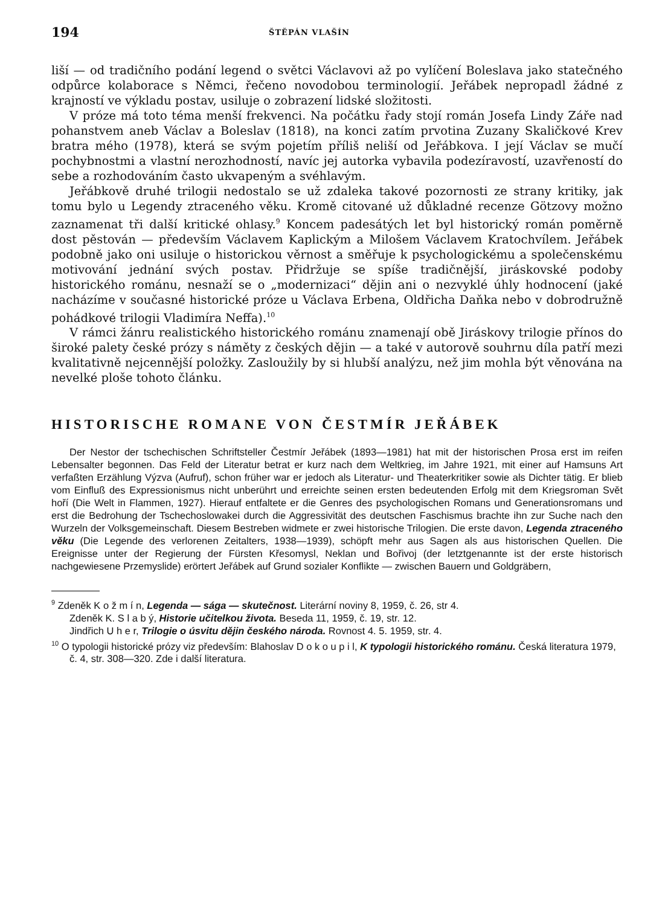194 ŠTĚPÁN VLAŠÍN
liší — od tradičního podání legend o světci Václavovi až po vylíčení Boleslava jako statečného odpůrce kolaborace s Němci, řečeno novodobou terminologií. Jeřábek nepropadl žádné z krajností ve výkladu postav, usiluje o zobrazení lidské složitosti.
V próze má toto téma menší frekvenci. Na počátku řady stojí román Josefa Lindy Záře nad pohanstvem aneb Václav a Boleslav (1818), na konci zatím prvotina Zuzany Skaličkové Krev bratra mého (1978), která se svým pojetím příliš neliší od Jeřábkova. I její Václav se mučí pochybnostmi a vlastní nerozhodností, navíc jej autorka vybavila podezíravostí, uzavřeností do sebe a rozhodováním často ukvapeným a svéhlavým.
Jeřábkově druhé trilogii nedostalo se už zdaleka takové pozornosti ze strany kritiky, jak tomu bylo u Legendy ztraceného věku. Kromě citované už důkladné recenze Götzovy možno zaznamenat tři další kritické ohlasy.<sup>9</sup> Koncem padesátých let byl historický román poměrně dost pěstován — především Václavem Kaplickým a Milošem Václavem Kratochvílem. Jeřábek podobně jako oni usiluje o historickou věrnost a směřuje k psychologickému a společenskému motivování jednání svých postav. Přidržuje se spíše tradičnější, jiráskovské podoby historického románu, nesnaží se o „modernizaci“ dějin ani o nezvyklé úhly hodnocení (jaké nacházíme v současné historické próze u Václava Erbena, Oldřicha Daňka nebo v dobrodružně pohádkové trilogii Vladimíra Neffa).<sup>10</sup>
V rámci žánru realistického historického románu znamenají obě Jiráskovy trilogie přínos do široké palety české prózy s náměty z českých dějin — a také v autorově souhrnu díla patří mezi kvalitativně nejcennější položky. Zasloužily by si hlubší analýzu, než jim mohla být věnována na nevelké ploše tohoto článku.
HISTORISCHE ROMANE VON ČESTMÍR JEŘÁBEK
Der Nestor der tschechischen Schriftsteller Čestmír Jeřábek (1893—1981) hat mit der historischen Prosa erst im reifen Lebensalter begonnen. Das Feld der Literatur betrat er kurz nach dem Weltkrieg, im Jahre 1921, mit einer auf Hamsuns Art verfaßten Erzählung Výzva (Aufruf), schon früher war er jedoch als Literatur- und Theaterkritiker sowie als Dichter tätig. Er blieb vom Einfluß des Expressionismus nicht unberührt und erreichte seinen ersten bedeutenden Erfolg mit dem Kriegsroman Svět hoří (Die Welt in Flammen, 1927). Hierauf entfaltete er die Genres des psychologischen Romans und Generationsromans und erst die Bedrohung der Tschechoslowakei durch die Aggressivität des deutschen Faschismus brachte ihn zur Suche nach den Wurzeln der Volksgemeinschaft. Diesem Bestreben widmete er zwei historische Trilogien. Die erste davon, Legenda ztraceného věku (Die Legende des verlorenen Zeitalters, 1938—1939), schöpft mehr aus Sagen als aus historischen Quellen. Die Ereignisse unter der Regierung der Fürsten Křesomysl, Neklan und Bořivoj (der letztgenannte ist der erste historisch nachgewiesene Przemyslide) erörtert Jeřábek auf Grund sozialer Konflikte — zwischen Bauern und Goldgräbern,
<sup>9</sup> Zdeněk K o ž m í n, Legenda — sága — skutečnost. Literární noviny 8, 1959, č. 26, str 4.
Zdeněk K. S l a b ý, Historie učitelkou života. Beseda 11, 1959, č. 19, str. 12.
Jindřich U h e r, Trilogie o úsvitu dějin českého národa. Rovnost 4. 5. 1959, str. 4.
<sup>10</sup> O typologii historické prózy viz především: Blahoslav D o k o u p i l, K typologii historického románu. Česká literatura 1979, č. 4, str. 308—320. Zde i další literatura.